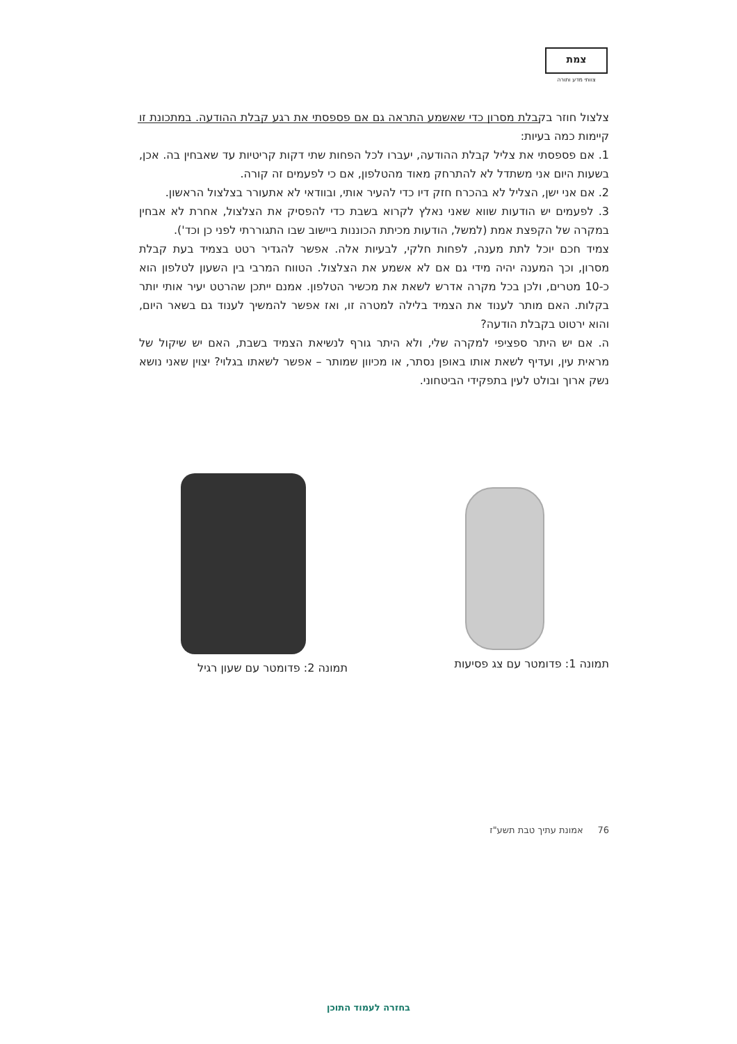צמת
צוותי מדע ותורה
צלצול חוזר בקבלת מסרון כדי שאשמע התראה גם אם פספסתי את רגע קבלת ההודעה. במתכונת זו קיימות כמה בעיות:
1. אם פספסתי את צליל קבלת ההודעה, יעברו לכל הפחות שתי דקות קריטיות עד שאבחין בה. אכן, בשעות היום אני משתדל לא להתרחק מאוד מהטלפון, אם כי לפעמים זה קורה.
2. אם אני ישן, הצליל לא בהכרח חזק דיו כדי להעיר אותי, ובוודאי לא אתעורר בצלצול הראשון.
3. לפעמים יש הודעות שווא שאני נאלץ לקרוא בשבת כדי להפסיק את הצלצול, אחרת לא אבחין במקרה של הקפצת אמת (למשל, הודעות מכיתת הכוננות ביישוב שבו התגוררתי לפני כן וכד').
צמיד חכם יוכל לתת מענה, לפחות חלקי, לבעיות אלה. אפשר להגדיר רטט בצמיד בעת קבלת מסרון, וכך המענה יהיה מידי גם אם לא אשמע את הצלצול. הטווח המרבי בין השעון לטלפון הוא כ-10 מטרים, ולכן בכל מקרה אדרש לשאת את מכשיר הטלפון. אמנם ייתכן שהרטט יעיר אותי יותר בקלות. האם מותר לענוד את הצמיד בלילה למטרה זו, ואז אפשר להמשיך לענוד גם בשאר היום, והוא ירטוט בקבלת הודעה?
ה. אם יש היתר ספציפי למקרה שלי, ולא היתר גורף לנשיאת הצמיד בשבת, האם יש שיקול של מראית עין, ועדיף לשאת אותו באופן נסתר, או מכיוון שמותר – אפשר לשאתו בגלוי? יצוין שאני נושא נשק ארוך ובולט לעין בתפקידי הביטחוני.
תמונה 1: פדומטר עם צג פסיעות תמונה 2: פדומטר עם שעון רגיל
76 אמונת עתיך טבת תשע"ז
בחזרה לעמוד התוכן